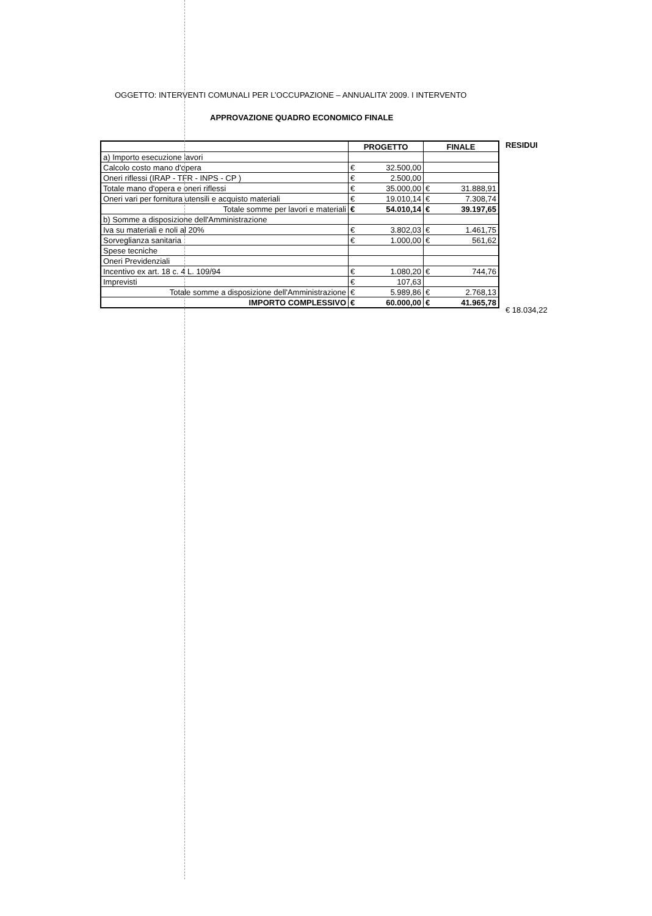OGGETTO: INTERVENTI COMUNALI PER L’OCCUPAZIONE – ANNUALITA’ 2009. I INTERVENTO
APPROVAZIONE QUADRO ECONOMICO FINALE
| | PROGETTO | | FINALE | |
| --- | --- | --- | --- | --- |
| a) Importo esecuzione lavori | | | | |
| Calcolo costo mano d'opera | € | 32.500,00 | | |
| Oneri riflessi (IRAP - TFR - INPS - CP ) | € | 2.500,00 | | |
| Totale mano d'opera e oneri riflessi | € | 35.000,00 | € | 31.888,91 |
| Oneri vari per fornitura utensili e acquisto materiali | € | 19.010,14 | € | 7.308,74 |
| Totale somme per lavori e materiali | € | 54.010,14 | € | 39.197,65 |
| b) Somme a disposizione dell'Amministrazione | | | | |
| Iva su materiali e noli al 20% | € | 3.802,03 | € | 1.461,75 |
| Sorveglianza sanitaria | € | 1.000,00 | € | 561,62 |
| Spese tecniche | | | | |
| Oneri Previdenziali | | | | |
| Incentivo ex art. 18 c. 4 L. 109/94 | € | 1.080,20 | € | 744,76 |
| Imprevisti | € | 107,63 | | |
| Totale somme a disposizione dell'Amministrazione | € | 5.989,86 | € | 2.768,13 |
| IMPORTO COMPLESSIVO | € | 60.000,00 | € | 41.965,78 |
RESIDUI
€ 18.034,22